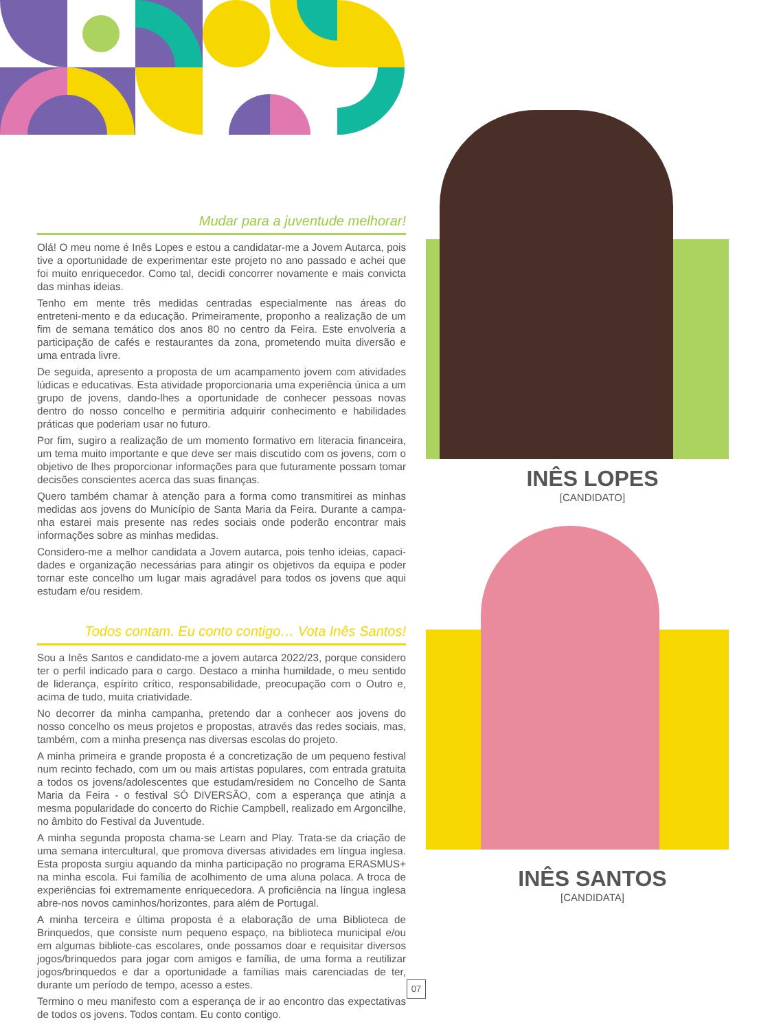Mudar para a juventude melhorar!
Olá! O meu nome é Inês Lopes e estou a candidatar-me a Jovem Autarca, pois tive a oportunidade de experimentar este projeto no ano passado e achei que foi muito enriquecedor. Como tal, decidi concorrer novamente e mais convicta das minhas ideias.
Tenho em mente três medidas centradas especialmente nas áreas do entreteni-mento e da educação. Primeiramente, proponho a realização de um fim de semana temático dos anos 80 no centro da Feira. Este envolveria a participação de cafés e restaurantes da zona, prometendo muita diversão e uma entrada livre.
De seguida, apresento a proposta de um acampamento jovem com atividades lúdicas e educativas. Esta atividade proporcionaria uma experiência única a um grupo de jovens, dando-lhes a oportunidade de conhecer pessoas novas dentro do nosso concelho e permitiria adquirir conhecimento e habilidades práticas que poderiam usar no futuro.
Por fim, sugiro a realização de um momento formativo em literacia financeira, um tema muito importante e que deve ser mais discutido com os jovens, com o objetivo de lhes proporcionar informações para que futuramente possam tomar decisões conscientes acerca das suas finanças.
Quero também chamar à atenção para a forma como transmitirei as minhas medidas aos jovens do Município de Santa Maria da Feira. Durante a campa-nha estarei mais presente nas redes sociais onde poderão encontrar mais informações sobre as minhas medidas.
Considero-me a melhor candidata a Jovem autarca, pois tenho ideias, capaci-dades e organização necessárias para atingir os objetivos da equipa e poder tornar este concelho um lugar mais agradável para todos os jovens que aqui estudam e/ou residem.
Todos contam. Eu conto contigo… Vota Inês Santos!
Sou a Inês Santos e candidato-me a jovem autarca 2022/23, porque considero ter o perfil indicado para o cargo. Destaco a minha humildade, o meu sentido de liderança, espírito crítico, responsabilidade, preocupação com o Outro e, acima de tudo, muita criatividade.
No decorrer da minha campanha, pretendo dar a conhecer aos jovens do nosso concelho os meus projetos e propostas, através das redes sociais, mas, também, com a minha presença nas diversas escolas do projeto.
A minha primeira e grande proposta é a concretização de um pequeno festival num recinto fechado, com um ou mais artistas populares, com entrada gratuita a todos os jovens/adolescentes que estudam/residem no Concelho de Santa Maria da Feira - o festival SÓ DIVERSÃO, com a esperança que atinja a mesma popularidade do concerto do Richie Campbell, realizado em Argoncilhe, no âmbito do Festival da Juventude.
A minha segunda proposta chama-se Learn and Play. Trata-se da criação de uma semana intercultural, que promova diversas atividades em língua inglesa. Esta proposta surgiu aquando da minha participação no programa ERASMUS+ na minha escola. Fui família de acolhimento de uma aluna polaca. A troca de experiências foi extremamente enriquecedora. A proficiência na língua inglesa abre-nos novos caminhos/horizontes, para além de Portugal.
A minha terceira e última proposta é a elaboração de uma Biblioteca de Brinquedos, que consiste num pequeno espaço, na biblioteca municipal e/ou em algumas bibliote-cas escolares, onde possamos doar e requisitar diversos jogos/brinquedos para jogar com amigos e família, de uma forma a reutilizar jogos/brinquedos e dar a oportunidade a famílias mais carenciadas de ter, durante um período de tempo, acesso a estes.
Termino o meu manifesto com a esperança de ir ao encontro das expectativas de todos os jovens. Todos contam. Eu conto contigo.
INÊS LOPES
[CANDIDATO]
INÊS SANTOS
[CANDIDATA]
07